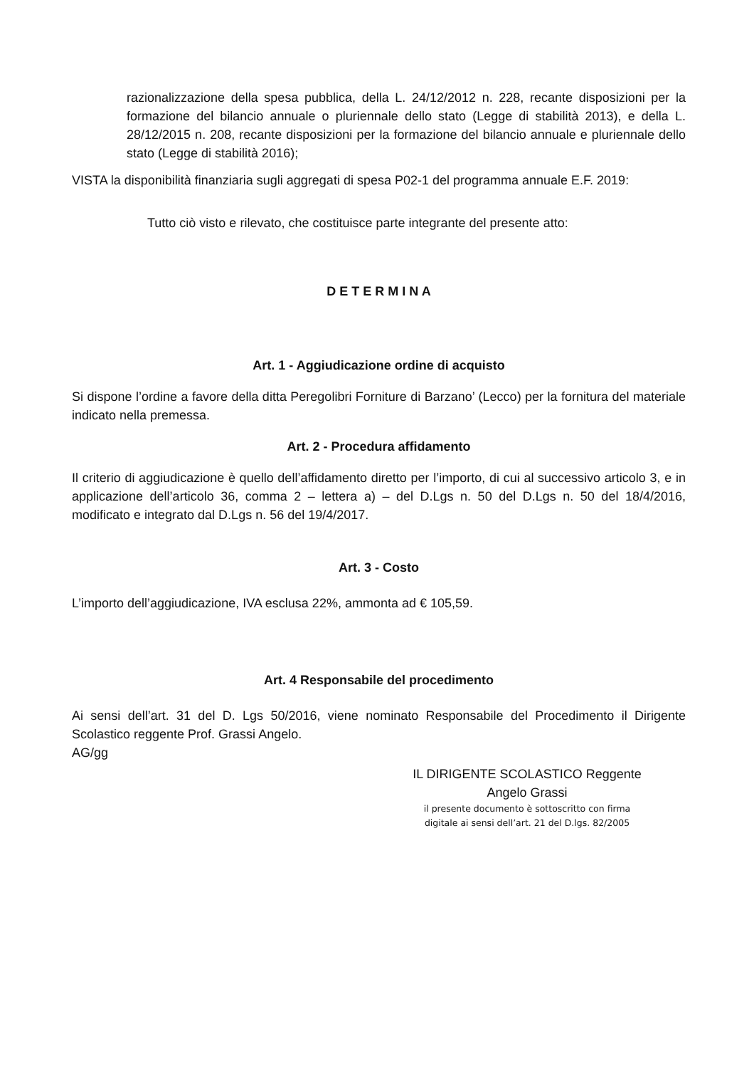razionalizzazione della spesa pubblica, della L. 24/12/2012 n. 228, recante disposizioni per la formazione del bilancio annuale o pluriennale dello stato (Legge di stabilità 2013), e della L. 28/12/2015 n. 208, recante disposizioni per la formazione del bilancio annuale e pluriennale dello stato (Legge di stabilità 2016);
VISTA la disponibilità finanziaria sugli aggregati di spesa P02-1 del programma annuale E.F. 2019:
Tutto ciò visto e rilevato, che costituisce parte integrante del presente atto:
D E T E R M I N A
Art. 1 - Aggiudicazione ordine di acquisto
Si dispone l’ordine a favore della ditta Peregolibri Forniture di Barzano’ (Lecco) per la fornitura del materiale indicato nella premessa.
Art. 2 - Procedura affidamento
Il criterio di aggiudicazione è quello dell’affidamento diretto per l’importo, di cui al successivo articolo 3, e in applicazione dell’articolo 36, comma 2 – lettera a) – del D.Lgs n. 50 del D.Lgs n. 50 del 18/4/2016, modificato e integrato dal D.Lgs n. 56 del 19/4/2017.
Art. 3 - Costo
L’importo dell’aggiudicazione, IVA esclusa 22%, ammonta ad € 105,59.
Art. 4 Responsabile del procedimento
Ai sensi dell’art. 31 del D. Lgs 50/2016, viene nominato Responsabile del Procedimento il Dirigente Scolastico reggente Prof. Grassi Angelo.
AG/gg
IL DIRIGENTE SCOLASTICO Reggente
Angelo Grassi
il presente documento è sottoscritto con firma
digitale ai sensi dell’art. 21 del D.lgs. 82/2005